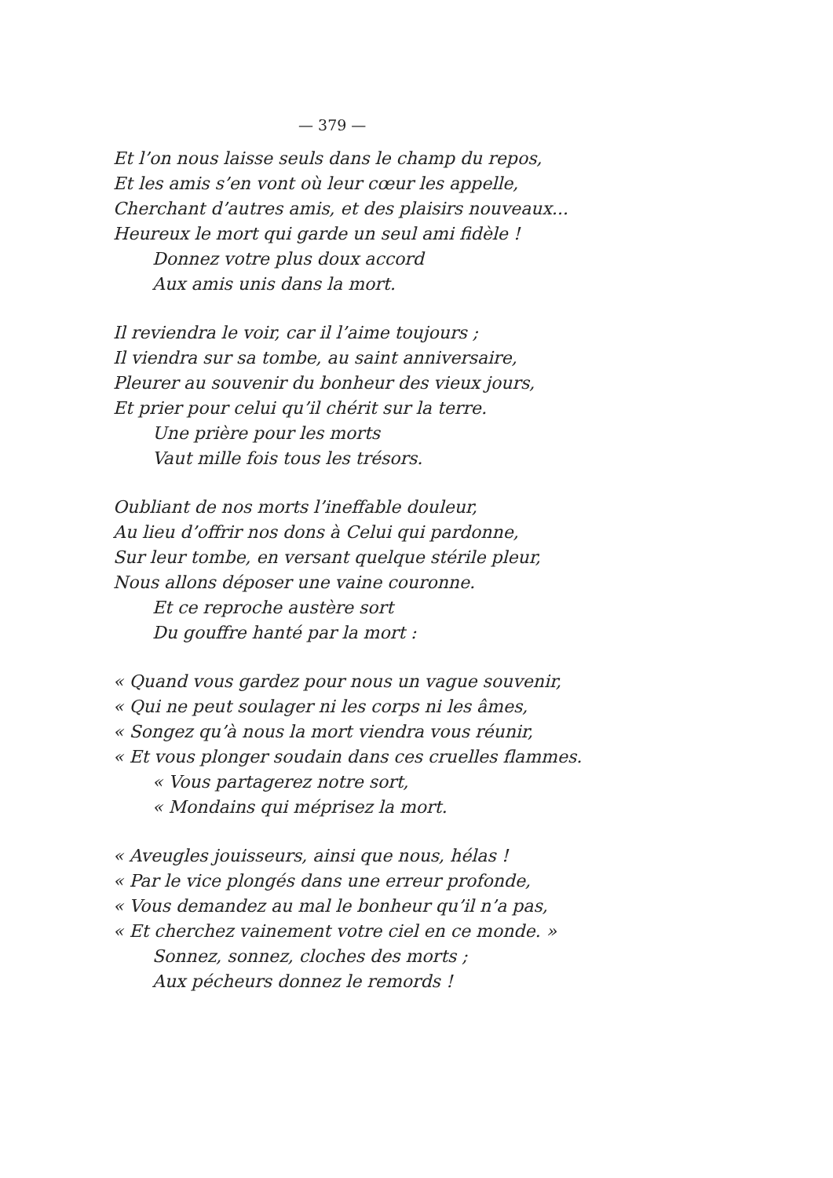— 379 —
Et l’on nous laisse seuls dans le champ du repos,
Et les amis s’en vont où leur cœur les appelle,
Cherchant d’autres amis, et des plaisirs nouveaux...
Heureux le mort qui garde un seul ami fidèle !
Donnez votre plus doux accord
Aux amis unis dans la mort.
Il reviendra le voir, car il l’aime toujours ;
Il viendra sur sa tombe, au saint anniversaire,
Pleurer au souvenir du bonheur des vieux jours,
Et prier pour celui qu’il chérit sur la terre.
Une prière pour les morts
Vaut mille fois tous les trésors.
Oubliant de nos morts l’ineffable douleur,
Au lieu d’offrir nos dons à Celui qui pardonne,
Sur leur tombe, en versant quelque stérile pleur,
Nous allons déposer une vaine couronne.
Et ce reproche austère sort
Du gouffre hanté par la mort :
« Quand vous gardez pour nous un vague souvenir,
« Qui ne peut soulager ni les corps ni les âmes,
« Songez qu’à nous la mort viendra vous réunir,
« Et vous plonger soudain dans ces cruelles flammes.
« Vous partagerez notre sort,
« Mondains qui méprisez la mort.
« Aveugles jouisseurs, ainsi que nous, hélas !
« Par le vice plongés dans une erreur profonde,
« Vous demandez au mal le bonheur qu’il n’a pas,
« Et cherchez vainement votre ciel en ce monde. »
Sonnez, sonnez, cloches des morts ;
Aux pécheurs donnez le remords !